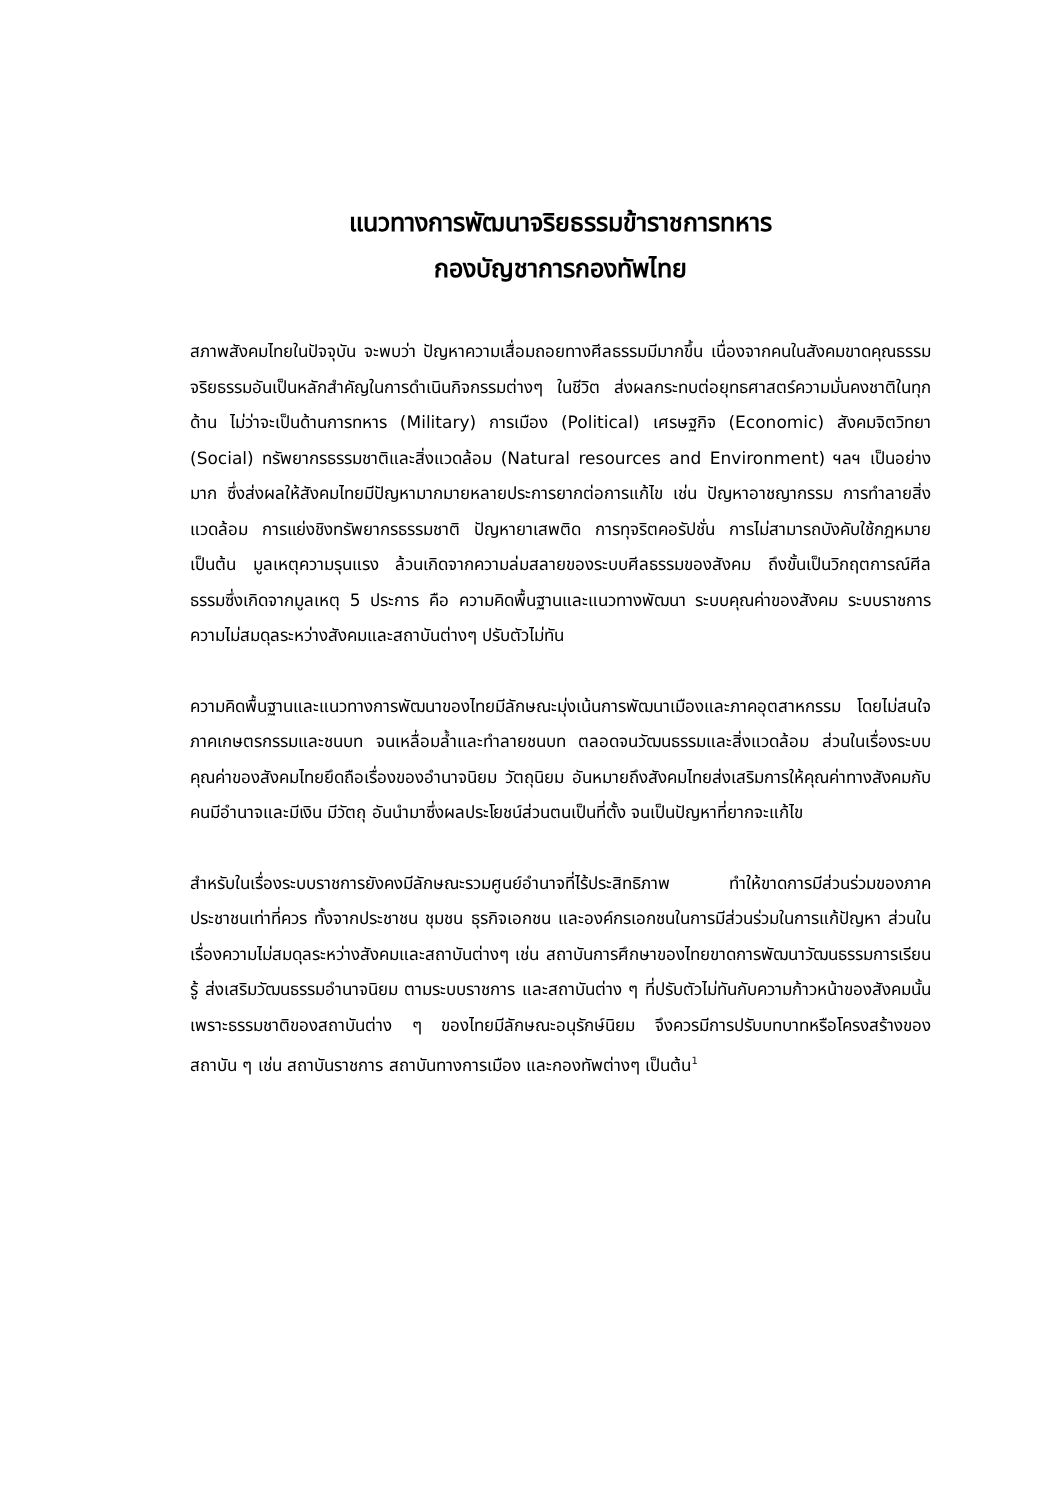แนวทางการพัฒนาจริยธรรมข้าราชการทหาร
กองบัญชาการกองทัพไทย
สภาพสังคมไทยในปัจจุบัน จะพบว่า ปัญหาความเสื่อมถอยทางศีลธรรมมีมากขึ้น เนื่องจากคนในสังคมขาดคุณธรรม จริยธรรมอันเป็นหลักสำคัญในการดำเนินกิจกรรมต่างๆ ในชีวิต ส่งผลกระทบต่อยุทธศาสตร์ความมั่นคงชาติในทุกด้าน ไม่ว่าจะเป็นด้านการทหาร (Military) การเมือง (Political) เศรษฐกิจ (Economic) สังคมจิตวิทยา (Social) ทรัพยากรธรรมชาติและสิ่งแวดล้อม (Natural resources and Environment) ฯลฯ เป็นอย่างมาก ซึ่งส่งผลให้สังคมไทยมีปัญหามากมายหลายประการยากต่อการแก้ไข เช่น ปัญหาอาชญากรรม การทำลายสิ่งแวดล้อม การแย่งชิงทรัพยากรธรรมชาติ ปัญหายาเสพติด การทุจริตคอรัปชั่น การไม่สามารถบังคับใช้กฎหมาย เป็นต้น มูลเหตุความรุนแรง ล้วนเกิดจากความล่มสลายของระบบศีลธรรมของสังคม ถึงขั้นเป็นวิกฤตการณ์ศีลธรรมซึ่งเกิดจากมูลเหตุ 5 ประการ คือ ความคิดพื้นฐานและแนวทางพัฒนา ระบบคุณค่าของสังคม ระบบราชการ ความไม่สมดุลระหว่างสังคมและสถาบันต่างๆ ปรับตัวไม่ทัน
ความคิดพื้นฐานและแนวทางการพัฒนาของไทยมีลักษณะมุ่งเน้นการพัฒนาเมืองและภาคอุตสาหกรรม โดยไม่สนใจภาคเกษตรกรรมและชนบท จนเหลื่อมล้ำและทำลายชนบท ตลอดจนวัฒนธรรมและสิ่งแวดล้อม ส่วนในเรื่องระบบคุณค่าของสังคมไทยยึดถือเรื่องของอำนาจนิยม วัตถุนิยม อันหมายถึงสังคมไทยส่งเสริมการให้คุณค่าทางสังคมกับคนมีอำนาจและมีเงิน มีวัตถุ อันนำมาซึ่งผลประโยชน์ส่วนตนเป็นที่ตั้ง จนเป็นปัญหาที่ยากจะแก้ไข
สำหรับในเรื่องระบบราชการยังคงมีลักษณะรวมศูนย์อำนาจที่ไร้ประสิทธิภาพ ทำให้ขาดการมีส่วนร่วมของภาคประชาชนเท่าที่ควร ทั้งจากประชาชน ชุมชน ธุรกิจเอกชน และองค์กรเอกชนในการมีส่วนร่วมในการแก้ปัญหา ส่วนในเรื่องความไม่สมดุลระหว่างสังคมและสถาบันต่างๆ เช่น สถาบันการศึกษาของไทยขาดการพัฒนาวัฒนธรรมการเรียนรู้ ส่งเสริมวัฒนธรรมอำนาจนิยม ตามระบบราชการ และสถาบันต่าง ๆ ที่ปรับตัวไม่ทันกับความก้าวหน้าของสังคมนั้น เพราะธรรมชาติของสถาบันต่าง ๆ ของไทยมีลักษณะอนุรักษ์นิยม จึงควรมีการปรับบทบาทหรือโครงสร้างของสถาบัน ๆ เช่น สถาบันราชการ สถาบันทางการเมือง และกองทัพต่างๆ เป็นต้น<sup>1</sup>